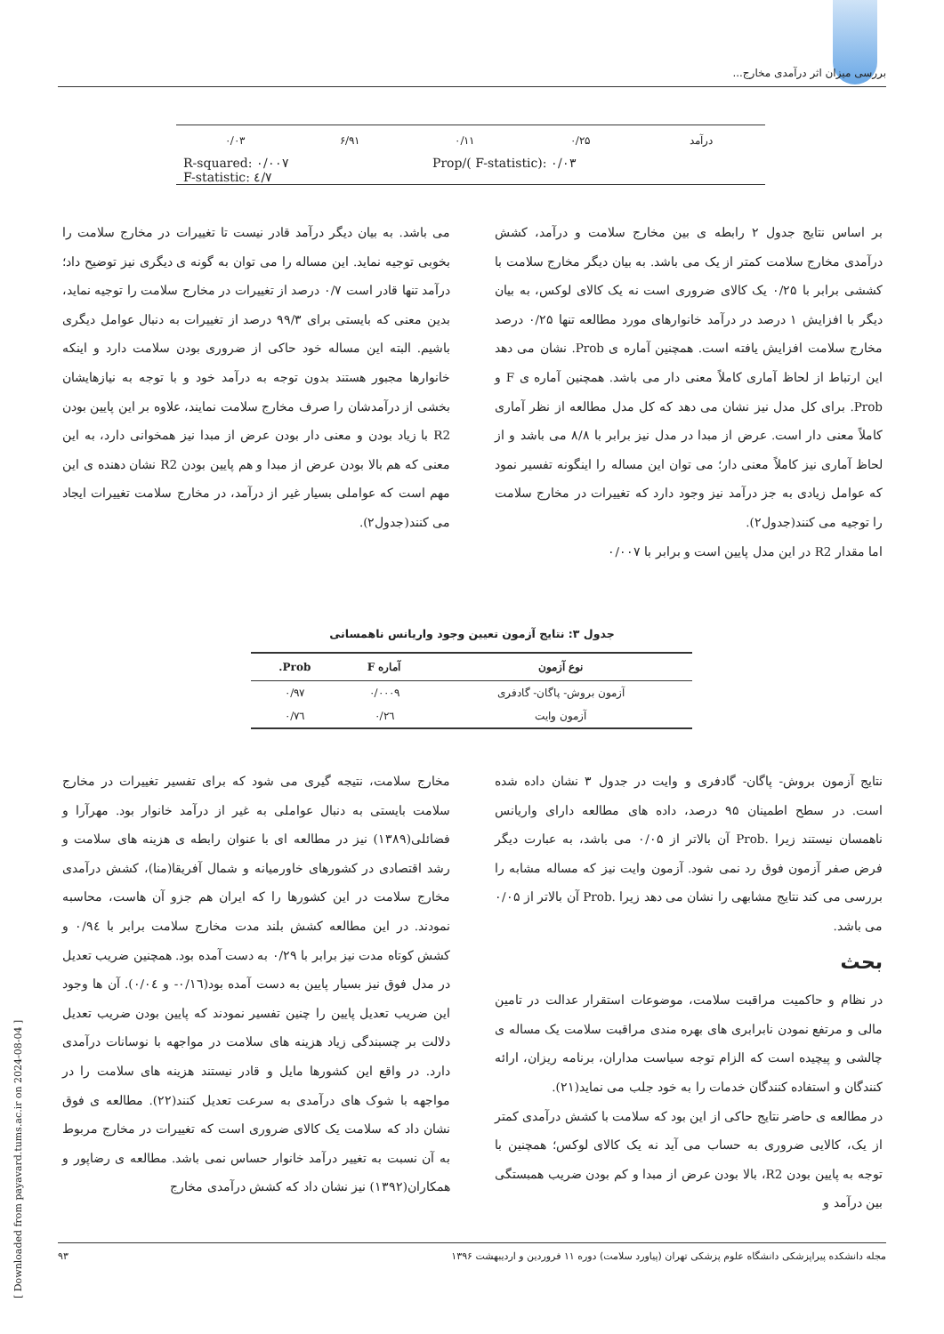بررسی میزان اثر درآمدی مخارج...
| درآمد | ۰/۲۵ | ۰/۱۱ | ۶/۹۱ | ۰/۰۳ |
R-squared: ۰/۰۰۷
F-statistic: ٤/۷
Prop/( F-statistic): ۰/۰۳
بر اساس نتایج جدول ۲ رابطه ی بین مخارج سلامت و درآمد، کشش درآمدی مخارج سلامت کمتر از یک می باشد. به بیان دیگر مخارج سلامت با کششی برابر با ۰/۲۵ یک کالای ضروری است نه یک کالای لوکس، به بیان دیگر با افزایش ۱ درصد در درآمد خانوارهای مورد مطالعه تنها ۰/۲۵ درصد مخارج سلامت افزایش یافته است. همچنین آماره ی Prob. نشان می دهد این ارتباط از لحاظ آماری کاملاً معنی دار می باشد. همچنین آماره ی F و Prob. برای کل مدل نیز نشان می دهد که کل مدل مطالعه از نظر آماری کاملاً معنی دار است. عرض از مبدا در مدل نیز برابر با ۸/۸ می باشد و از لحاظ آماری نیز کاملاً معنی دار؛ می توان این مساله را اینگونه تفسیر نمود که عوامل زیادی به جز درآمد نیز وجود دارد که تغییرات در مخارج سلامت را توجیه می کنند(جدول۲).
اما مقدار R2 در این مدل پایین است و برابر با ۰/۰۰۷
می باشد. به بیان دیگر درآمد قادر نیست تا تغییرات در مخارج سلامت را بخوبی توجیه نماید. این مساله را می توان به گونه ی دیگری نیز توضیح داد؛ درآمد تنها قادر است ۰/۷ درصد از تغییرات در مخارج سلامت را توجیه نماید، بدین معنی که بایستی برای ۹۹/۳ درصد از تغییرات به دنبال عوامل دیگری باشیم. البته این مساله خود حاکی از ضروری بودن سلامت دارد و اینکه خانوارها مجبور هستند بدون توجه به درآمد خود و با توجه به نیازهایشان بخشی از درآمدشان را صرف مخارج سلامت نمایند، علاوه بر این پایین بودن R2 با زیاد بودن و معنی دار بودن عرض از مبدا نیز همخوانی دارد، به این معنی که هم بالا بودن عرض از مبدا و هم پایین بودن R2 نشان دهنده ی این مهم است که عواملی بسیار غیر از درآمد، در مخارج سلامت تغییرات ایجاد می کنند(جدول۲).
جدول ۳: نتایج آزمون تعیین وجود واریانس ناهمسانی
| نوع آزمون | آماره F | Prob. |
| --- | --- | --- |
| آزمون بروش- پاگان- گادفری | ۰/۰۰۰۹ | ۰/۹۷ |
| آزمون وایت | ۰/۲٦ | ۰/۷٦ |
نتایج آزمون بروش- پاگان- گادفری و وایت در جدول ۳ نشان داده شده است. در سطح اطمینان ۹۵ درصد، داده های مطالعه دارای واریانس ناهمسان نیستند زیرا .Prob آن بالاتر از ۰/۰۵ می باشد، به عبارت دیگر فرض صفر آزمون فوق رد نمی شود. آزمون وایت نیز که مساله مشابه را بررسی می کند نتایج مشابهی را نشان می دهد زیرا .Prob آن بالاتر از ۰/۰۵ می باشد.
بحث
در نظام و حاکمیت مراقبت سلامت، موضوعات استقرار عدالت در تامین مالی و مرتفع نمودن نابرابری های بهره مندی مراقبت سلامت یک مساله ی چالشی و پیچیده است که الزام توجه سیاست مداران، برنامه ریزان، ارائه کنندگان و استفاده کنندگان خدمات را به خود جلب می نماید(۲۱).
در مطالعه ی حاضر نتایج حاکی از این بود که سلامت با کشش درآمدی کمتر از یک، کالایی ضروری به حساب می آید نه یک کالای لوکس؛ همچنین با توجه به پایین بودن R2، بالا بودن عرض از مبدا و کم بودن ضریب همبستگی بین درآمد و
مخارج سلامت، نتیجه گیری می شود که برای تفسیر تغییرات در مخارج سلامت بایستی به دنبال عواملی به غیر از درآمد خانوار بود. مهرآرا و فضائلی(۱۳۸۹) نیز در مطالعه ای با عنوان رابطه ی هزینه های سلامت و رشد اقتصادی در کشورهای خاورمیانه و شمال آفریقا(منا)، کشش درآمدی مخارج سلامت در این کشورها را که ایران هم جزو آن هاست، محاسبه نمودند. در این مطالعه کشش بلند مدت مخارج سلامت برابر با ۰/۹٤ و کشش کوتاه مدت نیز برابر با ۰/۲۹ به دست آمده بود. همچنین ضریب تعدیل در مدل فوق نیز بسیار پایین به دست آمده بود(۰/۱٦- و ۰/۰٤). آن ها وجود این ضریب تعدیل پایین را چنین تفسیر نمودند که پایین بودن ضریب تعدیل دلالت بر چسبندگی زیاد هزینه های سلامت در مواجهه با نوسانات درآمدی دارد. در واقع این کشورها مایل و قادر نیستند هزینه های سلامت را در مواجهه با شوک های درآمدی به سرعت تعدیل کنند(۲۲). مطالعه ی فوق نشان داد که سلامت یک کالای ضروری است که تغییرات در مخارج مربوط به آن نسبت به تغییر درآمد خانوار حساس نمی باشد. مطالعه ی رضاپور و همکاران(۱۳۹۲) نیز نشان داد که کشش درآمدی مخارج
مجله دانشکده پیراپزشکی دانشگاه علوم پزشکی تهران (پیاورد سلامت) دوره ۱۱ فروردین و اردیبهشت ۱۳۹۶ ۹۳
[ Downloaded from payavard.tums.ac.ir on 2024-08-04 ]